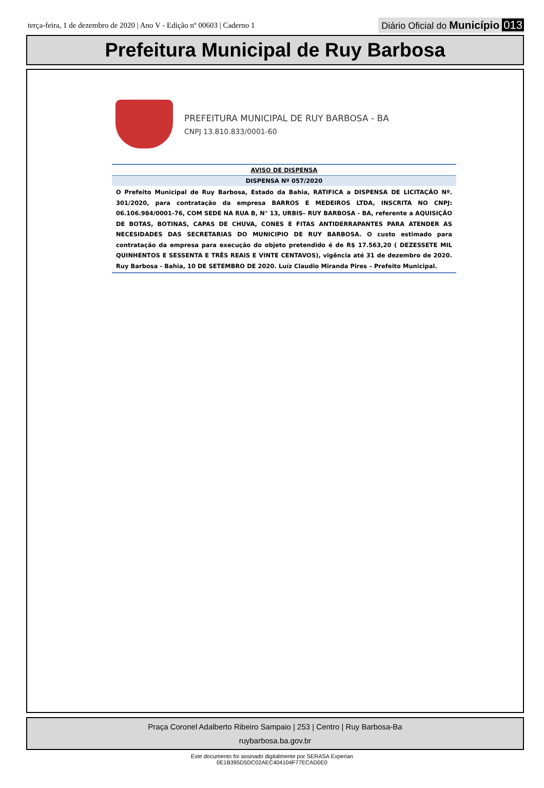terça-feira, 1 de dezembro de 2020 | Ano V - Edição nº 00603 | Caderno 1
Diário Oficial do Município 013
Prefeitura Municipal de Ruy Barbosa
PREFEITURA MUNICIPAL DE RUY BARBOSA - BA
CNPJ 13.810.833/0001-60
AVISO DE DISPENSA
DISPENSA Nº 057/2020
O Prefeito Municipal de Ruy Barbosa, Estado da Bahia, RATIFICA a DISPENSA DE LICITAÇÃO Nº. 301/2020, para contratação da empresa BARROS E MEDEIROS LTDA, INSCRITA NO CNPJ: 06.106.984/0001-76, COM SEDE NA RUA B, N° 13, URBIS– RUY BARBOSA - BA, referente a AQUISIÇÃO DE BOTAS, BOTINAS, CAPAS DE CHUVA, CONES E FITAS ANTIDERRAPANTES PARA ATENDER AS NECESIDADES DAS SECRETARIAS DO MUNICIPIO DE RUY BARBOSA. O custo estimado para contratação da empresa para execução do objeto pretendido é de R$ 17.563,20 ( DEZESSETE MIL QUINHENTOS E SESSENTA E TRÊS REAIS E VINTE CENTAVOS), vigência até 31 de dezembro de 2020. Ruy Barbosa - Bahia, 10 DE SETEMBRO DE 2020. Luíz Claudio Miranda Pires – Prefeito Municipal.
Praça Coronel Adalberto Ribeiro Sampaio | 253 | Centro | Ruy Barbosa-Ba
ruybarbosa.ba.gov.br
Este documento foi assinado digitalmente por SERASA Experian
0E1B395D5DC02AEC404104F77ECAD0E0